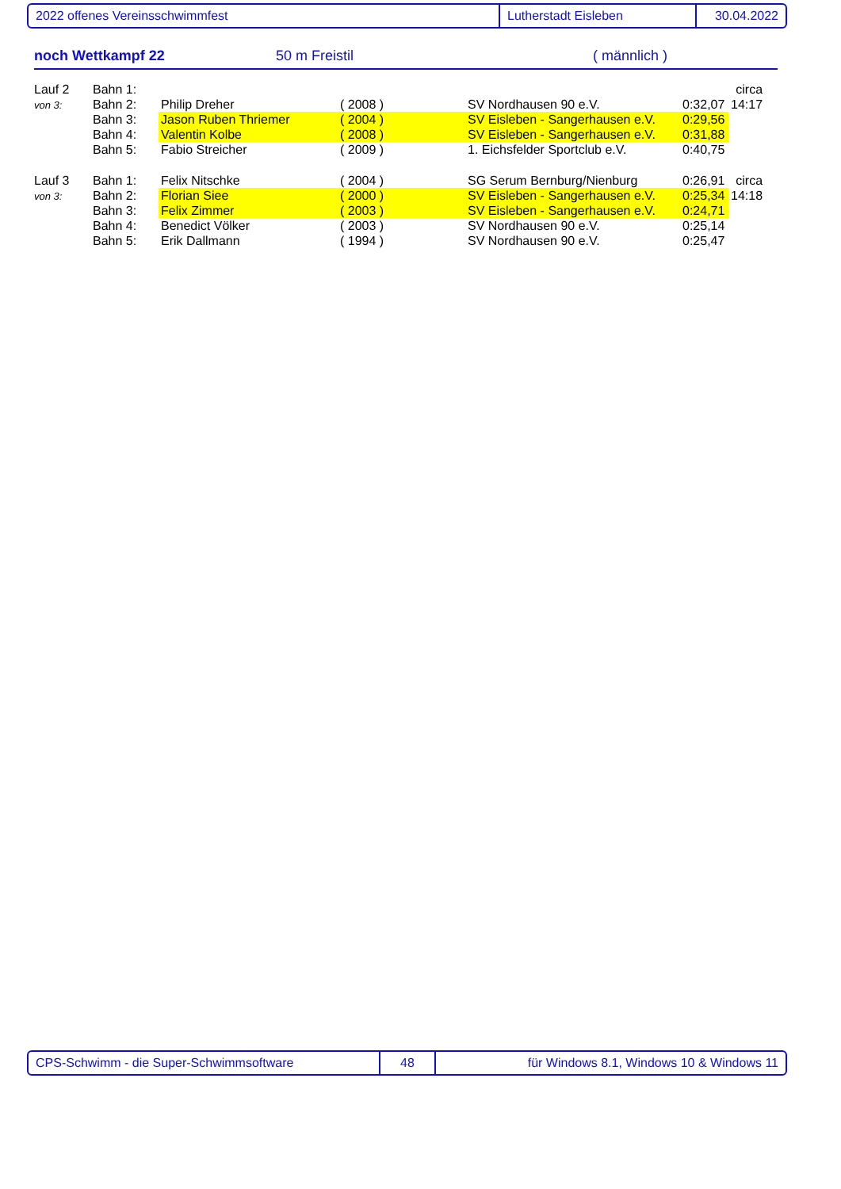2022 offenes Vereinsschwimmfest Lutherstadt Eisleben 30.04.2022
noch Wettkampf 22 50 m Freistil ( männlich )
| Lauf 2 | Bahn 1: | | | | | circa |
| von 3: | Bahn 2: | Philip Dreher | ( 2008 ) | SV Nordhausen 90 e.V. | 0:32,07 | 14:17 |
| | Bahn 3: | Jason Ruben Thriemer | ( 2004 ) | SV Eisleben - Sangerhausen e.V. | 0:29,56 | |
| | Bahn 4: | Valentin Kolbe | ( 2008 ) | SV Eisleben - Sangerhausen e.V. | 0:31,88 | |
| | Bahn 5: | Fabio Streicher | ( 2009 ) | 1. Eichsfelder Sportclub e.V. | 0:40,75 | |
| Lauf 3 | Bahn 1: | Felix Nitschke | ( 2004 ) | SG Serum Bernburg/Nienburg | 0:26,91 | circa |
| von 3: | Bahn 2: | Florian Siee | ( 2000 ) | SV Eisleben - Sangerhausen e.V. | 0:25,34 | 14:18 |
| | Bahn 3: | Felix Zimmer | ( 2003 ) | SV Eisleben - Sangerhausen e.V. | 0:24,71 | |
| | Bahn 4: | Benedict Völker | ( 2003 ) | SV Nordhausen 90 e.V. | 0:25,14 | |
| | Bahn 5: | Erik Dallmann | ( 1994 ) | SV Nordhausen 90 e.V. | 0:25,47 | |
CPS-Schwimm - die Super-Schwimmsoftware 48 für Windows 8.1, Windows 10 & Windows 11